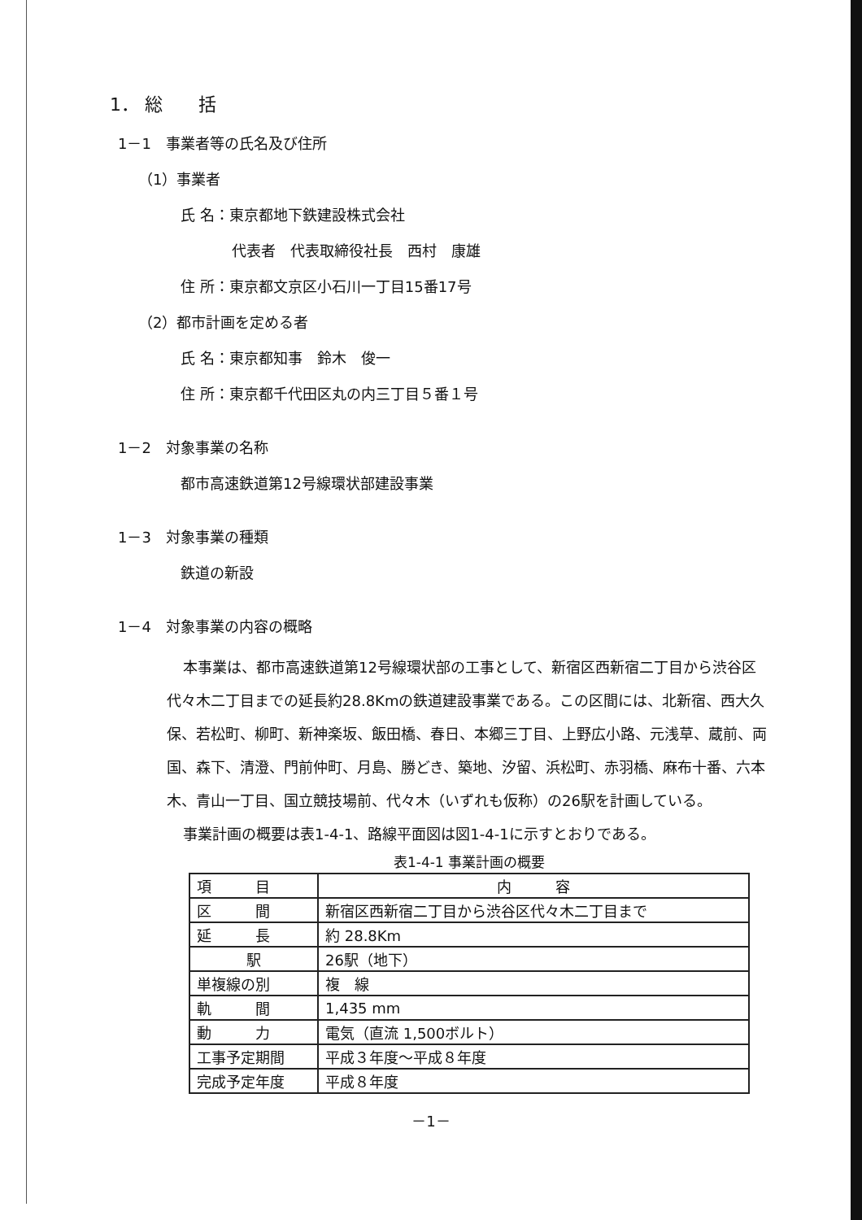1． 総　　括
1－1　事業者等の氏名及び住所
（1）事業者
氏 名：東京都地下鉄建設株式会社
代表者　代表取締役社長　西村　康雄
住 所：東京都文京区小石川一丁目15番17号
（2）都市計画を定める者
氏 名：東京都知事　鈴木　俊一
住 所：東京都千代田区丸の内三丁目５番１号
1－2　対象事業の名称
都市高速鉄道第12号線環状部建設事業
1－3　対象事業の種類
鉄道の新設
1－4　対象事業の内容の概略
本事業は、都市高速鉄道第12号線環状部の工事として、新宿区西新宿二丁目から渋谷区代々木二丁目までの延長約28.8Kmの鉄道建設事業である。この区間には、北新宿、西大久保、若松町、柳町、新神楽坂、飯田橋、春日、本郷三丁目、上野広小路、元浅草、蔵前、両国、森下、清澄、門前仲町、月島、勝どき、築地、汐留、浜松町、赤羽橋、麻布十番、六本木、青山一丁目、国立競技場前、代々木（いずれも仮称）の26駅を計画している。
事業計画の概要は表1-4-1、路線平面図は図1-4-1に示すとおりである。
表1-4-1 事業計画の概要
| 項 目 | 内 容 |
| --- | --- |
| 区 間 | 新宿区西新宿二丁目から渋谷区代々木二丁目まで |
| 延 長 | 約 28.8Km |
| 駅 | 26駅（地下） |
| 単複線の別 | 複 線 |
| 軌 間 | 1,435 mm |
| 動 力 | 電気（直流 1,500ボルト） |
| 工事予定期間 | 平成３年度～平成８年度 |
| 完成予定年度 | 平成８年度 |
－1－